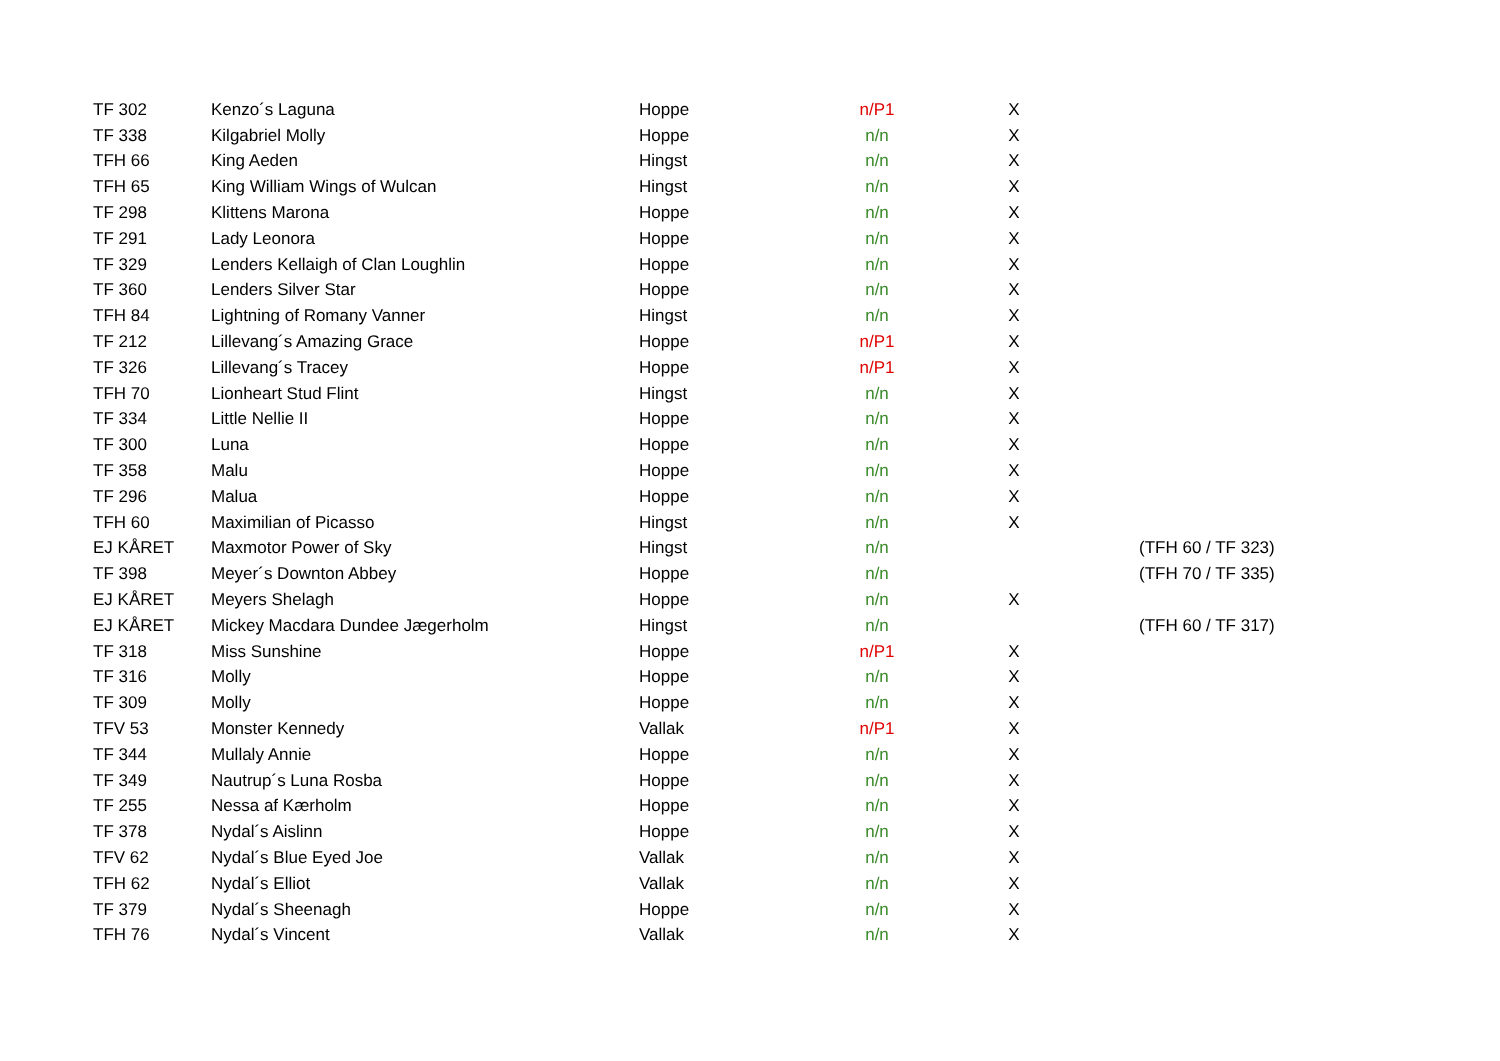| TF 302 | Kenzo´s Laguna | Hoppe | n/P1 | X | |
| TF 338 | Kilgabriel Molly | Hoppe | n/n | X | |
| TFH 66 | King Aeden | Hingst | n/n | X | |
| TFH 65 | King William Wings of Wulcan | Hingst | n/n | X | |
| TF 298 | Klittens Marona | Hoppe | n/n | X | |
| TF 291 | Lady Leonora | Hoppe | n/n | X | |
| TF 329 | Lenders Kellaigh of Clan Loughlin | Hoppe | n/n | X | |
| TF 360 | Lenders Silver Star | Hoppe | n/n | X | |
| TFH 84 | Lightning of Romany Vanner | Hingst | n/n | X | |
| TF 212 | Lillevang´s Amazing Grace | Hoppe | n/P1 | X | |
| TF 326 | Lillevang´s Tracey | Hoppe | n/P1 | X | |
| TFH 70 | Lionheart Stud Flint | Hingst | n/n | X | |
| TF 334 | Little Nellie II | Hoppe | n/n | X | |
| TF 300 | Luna | Hoppe | n/n | X | |
| TF 358 | Malu | Hoppe | n/n | X | |
| TF 296 | Malua | Hoppe | n/n | X | |
| TFH 60 | Maximilian of Picasso | Hingst | n/n | X | |
| EJ KÅRET | Maxmotor Power of Sky | Hingst | n/n | | (TFH 60 / TF 323) |
| TF 398 | Meyer´s Downton Abbey | Hoppe | n/n | | (TFH 70 / TF 335) |
| EJ KÅRET | Meyers Shelagh | Hoppe | n/n | X | |
| EJ KÅRET | Mickey Macdara Dundee Jægerholm | Hingst | n/n | | (TFH 60 / TF 317) |
| TF 318 | Miss Sunshine | Hoppe | n/P1 | X | |
| TF 316 | Molly | Hoppe | n/n | X | |
| TF 309 | Molly | Hoppe | n/n | X | |
| TFV 53 | Monster Kennedy | Vallak | n/P1 | X | |
| TF 344 | Mullaly Annie | Hoppe | n/n | X | |
| TF 349 | Nautrup´s Luna Rosba | Hoppe | n/n | X | |
| TF 255 | Nessa af Kærholm | Hoppe | n/n | X | |
| TF 378 | Nydal´s Aislinn | Hoppe | n/n | X | |
| TFV 62 | Nydal´s Blue Eyed Joe | Vallak | n/n | X | |
| TFH 62 | Nydal´s Elliot | Vallak | n/n | X | |
| TF 379 | Nydal´s Sheenagh | Hoppe | n/n | X | |
| TFH 76 | Nydal´s Vincent | Vallak | n/n | X | |